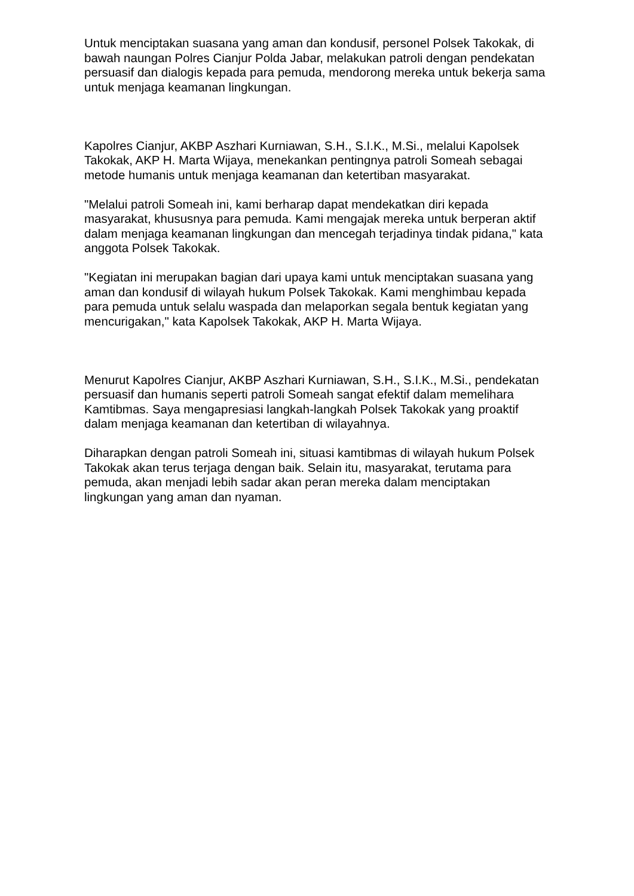Untuk menciptakan suasana yang aman dan kondusif, personel Polsek Takokak, di bawah naungan Polres Cianjur Polda Jabar, melakukan patroli dengan pendekatan persuasif dan dialogis kepada para pemuda, mendorong mereka untuk bekerja sama untuk menjaga keamanan lingkungan.
Kapolres Cianjur, AKBP Aszhari Kurniawan, S.H., S.I.K., M.Si., melalui Kapolsek Takokak, AKP H. Marta Wijaya, menekankan pentingnya patroli Someah sebagai metode humanis untuk menjaga keamanan dan ketertiban masyarakat.
"Melalui patroli Someah ini, kami berharap dapat mendekatkan diri kepada masyarakat, khususnya para pemuda. Kami mengajak mereka untuk berperan aktif dalam menjaga keamanan lingkungan dan mencegah terjadinya tindak pidana," kata anggota Polsek Takokak.
"Kegiatan ini merupakan bagian dari upaya kami untuk menciptakan suasana yang aman dan kondusif di wilayah hukum Polsek Takokak. Kami menghimbau kepada para pemuda untuk selalu waspada dan melaporkan segala bentuk kegiatan yang mencurigakan," kata Kapolsek Takokak, AKP H. Marta Wijaya.
Menurut Kapolres Cianjur, AKBP Aszhari Kurniawan, S.H., S.I.K., M.Si., pendekatan persuasif dan humanis seperti patroli Someah sangat efektif dalam memelihara Kamtibmas. Saya mengapresiasi langkah-langkah Polsek Takokak yang proaktif dalam menjaga keamanan dan ketertiban di wilayahnya.
Diharapkan dengan patroli Someah ini, situasi kamtibmas di wilayah hukum Polsek Takokak akan terus terjaga dengan baik. Selain itu, masyarakat, terutama para pemuda, akan menjadi lebih sadar akan peran mereka dalam menciptakan lingkungan yang aman dan nyaman.